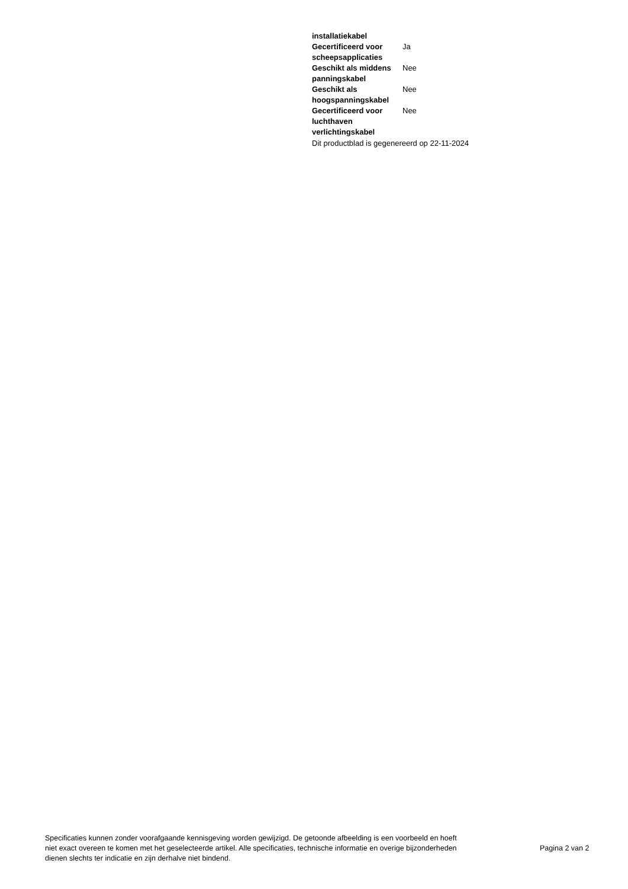| installatiekabel | |
| Gecertificeerd voor scheepsapplicaties | Ja |
| Geschikt als middens panningskabel | Nee |
| Geschikt als hoogspanningskabel | Nee |
| Gecertificeerd voor luchthaven verlichtingskabel | Nee |
Dit productblad is gegenereerd op 22-11-2024
Specificaties kunnen zonder voorafgaande kennisgeving worden gewijzigd. De getoonde afbeelding is een voorbeeld en hoeft niet exact overeen te komen met het geselecteerde artikel. Alle specificaties, technische informatie en overige bijzonderheden dienen slechts ter indicatie en zijn derhalve niet bindend.
Pagina 2 van 2